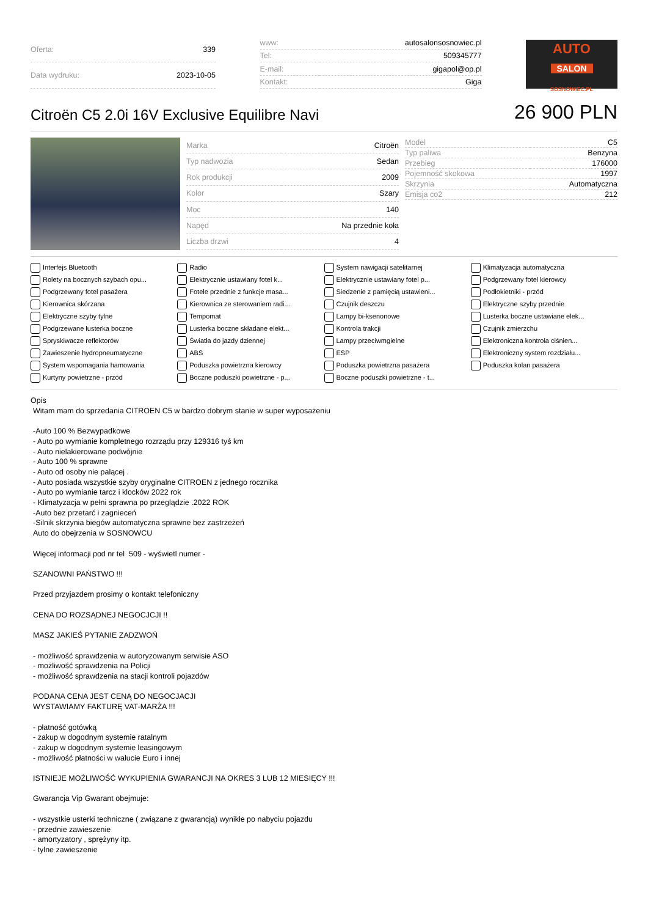| Oferta: | 339 |
| Data wydruku: | 2023-10-05 |
| www: | autosalonsosnowiec.pl |
| Tel: | 509345777 |
| E-mail: | gigapol@op.pl |
| Kontakt: | Giga |
AUTO
SALON
SOSNOWIEC.PL
Citroën C5 2.0i 16V Exclusive Equilibre Navi
26 900 PLN
| Marka | Citroën |
| Typ nadwozia | Sedan |
| Rok produkcji | 2009 |
| Kolor | Szary |
| Moc | 140 |
| Napęd | Na przednie koła |
| Liczba drzwi | 4 |
| Model | C5 |
| Typ paliwa | Benzyna |
| Przebieg | 176000 |
| Pojemność skokowa | 1997 |
| Skrzynia | Automatyczna |
| Emisja co2 | 212 |
Interfejs Bluetooth Radio System nawigacji satelitarnej Klimatyzacja automatyczna Rolety na bocznych szybach opu... Elektrycznie ustawiany fotel k... Elektrycznie ustawiany fotel p... Podgrzewany fotel kierowcy Podgrzewany fotel pasażera Fotele przednie z funkcje masa... Siedzenie z pamięcią ustawieni... Podłokietniki - przód Kierownica skórzana Kierownica ze sterowaniem radi... Czujnik deszczu Elektryczne szyby przednie Elektryczne szyby tylne Tempomat Lampy bi-ksenonowe Lusterka boczne ustawiane elek... Podgrzewane lusterka boczne Lusterka boczne składane elekt... Kontrola trakcji Czujnik zmierzchu Spryskiwacze reflektorów Światła do jazdy dziennej Lampy przeciwmgielne Elektroniczna kontrola ciśnien... Zawieszenie hydropneumatyczne ABS ESP Elektroniczny system rozdziału... System wspomagania hamowania Poduszka powietrzna kierowcy Poduszka powietrzna pasażera Poduszka kolan pasażera Kurtyny powietrzne - przód Boczne poduszki powietrzne - p... Boczne poduszki powietrzne - t...
Opis
Witam mam do sprzedania CITROEN C5 w bardzo dobrym stanie w super wyposażeniu

-Auto 100 % Bezwypadkowe
- Auto po wymianie kompletnego rozrządu przy 129316 tyś km
- Auto nielakierowane podwójnie
- Auto 100 % sprawne
- Auto od osoby nie palącej .
- Auto posiada wszystkie szyby oryginalne CITROEN z jednego rocznika
- Auto po wymianie tarcz i klocków 2022 rok
- Klimatyzacja w pełni sprawna po przeglądzie .2022 ROK
-Auto bez przetarć i zagnieceń
-Silnik skrzynia biegów automatyczna sprawne bez zastrzeżeń
Auto do obejrzenia w SOSNOWCU

Więcej informacji pod nr tel  509 - wyświetl numer -

SZANOWNI PAŃSTWO !!!

Przed przyjazdem prosimy o kontakt telefoniczny

CENA DO ROZSĄDNEJ NEGOCJCJI !!

MASZ JAKIEŚ PYTANIE ZADZWOŃ

- możliwość sprawdzenia w autoryzowanym serwisie ASO
- możliwość sprawdzenia na Policji
- możliwość sprawdzenia na stacji kontroli pojazdów

PODANA CENA JEST CENĄ DO NEGOCJACJI
WYSTAWIAMY FAKTURĘ VAT-MARŻA !!!

- płatność gotówką
- zakup w dogodnym systemie ratalnym
- zakup w dogodnym systemie leasingowym
- możliwość płatności w walucie Euro i innej

ISTNIEJE MOŻLIWOŚĆ WYKUPIENIA GWARANCJI NA OKRES 3 LUB 12 MIESIĘCY !!!

Gwarancja Vip Gwarant obejmuje:

- wszystkie usterki techniczne ( związane z gwarancją) wynikłe po nabyciu pojazdu
- przednie zawieszenie
- amortyzatory , sprężyny itp.
- tylne zawieszenie